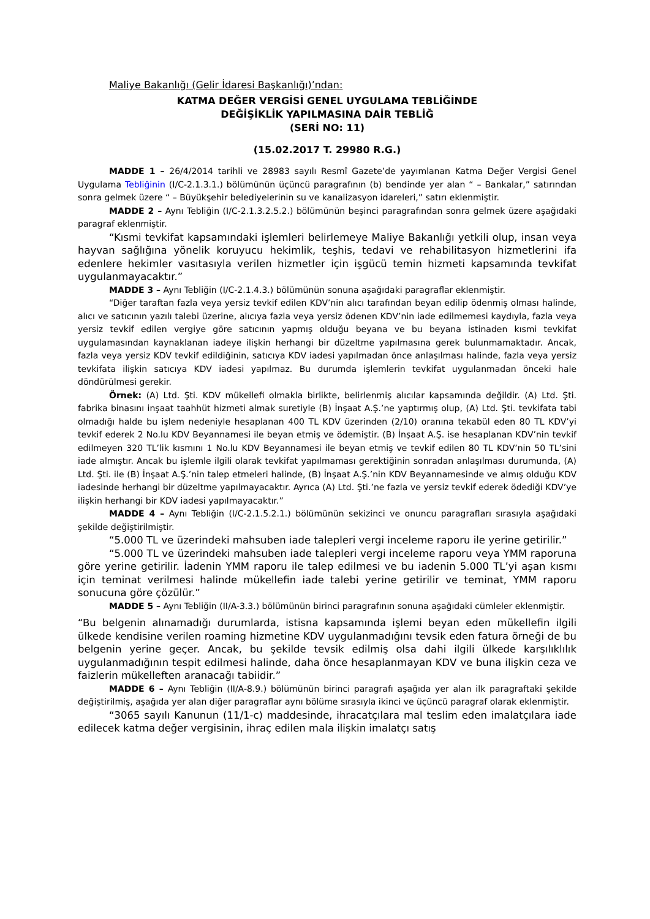Maliye Bakanlığı (Gelir İdaresi Başkanlığı)’ndan:
KATMA DEĞER VERGİSİ GENEL UYGULAMA TEBLİĞİNDE
DEĞİŞİKLİK YAPILMASINA DAİR TEBLİĞ
(SERİ NO: 11)
(15.02.2017 T. 29980 R.G.)
MADDE 1 – 26/4/2014 tarihli ve 28983 sayılı Resmî Gazete’de yayımlanan Katma Değer Vergisi Genel Uygulama Tebliğinin (I/C-2.1.3.1.) bölümünün üçüncü paragrafının (b) bendinde yer alan “ – Bankalar,” satırından sonra gelmek üzere “ – Büyükşehir belediyelerinin su ve kanalizasyon idareleri,” satırı eklenmiştir.
MADDE 2 – Aynı Tebliğin (I/C-2.1.3.2.5.2.) bölümünün beşinci paragrafından sonra gelmek üzere aşağıdaki paragraf eklenmiştir.
“Kısmi tevkifat kapsamındaki işlemleri belirlemeye Maliye Bakanlığı yetkili olup, insan veya hayvan sağlığına yönelik koruyucu hekimlik, teşhis, tedavi ve rehabilitasyon hizmetlerini ifa edenlere hekimler vasıtasıyla verilen hizmetler için işgücü temin hizmeti kapsamında tevkifat uygulanmayacaktır.”
MADDE 3 – Aynı Tebliğin (I/C-2.1.4.3.) bölümünün sonuna aşağıdaki paragraflar eklenmiştir.
“Diğer taraftan fazla veya yersiz tevkif edilen KDV’nin alıcı tarafından beyan edilip ödenmiş olması halinde, alıcı ve satıcının yazılı talebi üzerine, alıcıya fazla veya yersiz ödenen KDV’nin iade edilmemesi kaydıyla, fazla veya yersiz tevkif edilen vergiye göre satıcının yapmış olduğu beyana ve bu beyana istinaden kısmi tevkifat uygulamasından kaynaklanan iadeye ilişkin herhangi bir düzeltme yapılmasına gerek bulunmamaktadır. Ancak, fazla veya yersiz KDV tevkif edildiğinin, satıcıya KDV iadesi yapılmadan önce anlaşılması halinde, fazla veya yersiz tevkifata ilişkin satıcıya KDV iadesi yapılmaz. Bu durumda işlemlerin tevkifat uygulanmadan önceki hale döndürülmesi gerekir.
Örnek: (A) Ltd. Şti. KDV mükellefi olmakla birlikte, belirlenmiş alıcılar kapsamında değildir. (A) Ltd. Şti. fabrika binasını inşaat taahhüt hizmeti almak suretiyle (B) İnşaat A.Ş.’ne yaptırmış olup, (A) Ltd. Şti. tevkifata tabi olmadığı halde bu işlem nedeniyle hesaplanan 400 TL KDV üzerinden (2/10) oranına tekabül eden 80 TL KDV’yi tevkif ederek 2 No.lu KDV Beyannamesi ile beyan etmiş ve ödemiştir. (B) İnşaat A.Ş. ise hesaplanan KDV’nin tevkif edilmeyen 320 TL’lik kısmını 1 No.lu KDV Beyannamesi ile beyan etmiş ve tevkif edilen 80 TL KDV’nin 50 TL’sini iade almıştır. Ancak bu işlemle ilgili olarak tevkifat yapılmaması gerektiğinin sonradan anlaşılması durumunda, (A) Ltd. Şti. ile (B) İnşaat A.Ş.’nin talep etmeleri halinde, (B) İnşaat A.Ş.’nin KDV Beyannamesinde ve almış olduğu KDV iadesinde herhangi bir düzeltme yapılmayacaktır. Ayrıca (A) Ltd. Şti.’ne fazla ve yersiz tevkif ederek ödediği KDV’ye ilişkin herhangi bir KDV iadesi yapılmayacaktır.”
MADDE 4 – Aynı Tebliğin (I/C-2.1.5.2.1.) bölümünün sekizinci ve onuncu paragrafları sırasıyla aşağıdaki şekilde değiştirilmiştir.
“5.000 TL ve üzerindeki mahsuben iade talepleri vergi inceleme raporu ile yerine getirilir.”
“5.000 TL ve üzerindeki mahsuben iade talepleri vergi inceleme raporu veya YMM raporuna göre yerine getirilir. İadenin YMM raporu ile talep edilmesi ve bu iadenin 5.000 TL’yi aşan kısmı için teminat verilmesi halinde mükellefin iade talebi yerine getirilir ve teminat, YMM raporu sonucuna göre çözülür.”
MADDE 5 – Aynı Tebliğin (II/A-3.3.) bölümünün birinci paragrafının sonuna aşağıdaki cümleler eklenmiştir.
“Bu belgenin alınamadığı durumlarda, istisna kapsamında işlemi beyan eden mükellefin ilgili ülkede kendisine verilen roaming hizmetine KDV uygulanmadığını tevsik eden fatura örneği de bu belgenin yerine geçer. Ancak, bu şekilde tevsik edilmiş olsa dahi ilgili ülkede karşılıklılık uygulanmadığının tespit edilmesi halinde, daha önce hesaplanmayan KDV ve buna ilişkin ceza ve faizlerin mükelleften aranacağı tabiidir.”
MADDE 6 – Aynı Tebliğin (II/A-8.9.) bölümünün birinci paragrafı aşağıda yer alan ilk paragraftaki şekilde değiştirilmiş, aşağıda yer alan diğer paragraflar aynı bölüme sırasıyla ikinci ve üçüncü paragraf olarak eklenmiştir.
“3065 sayılı Kanunun (11/1-c) maddesinde, ihracatçılara mal teslim eden imalatçılara iade edilecek katma değer vergisinin, ihraç edilen mala ilişkin imalatçı satış